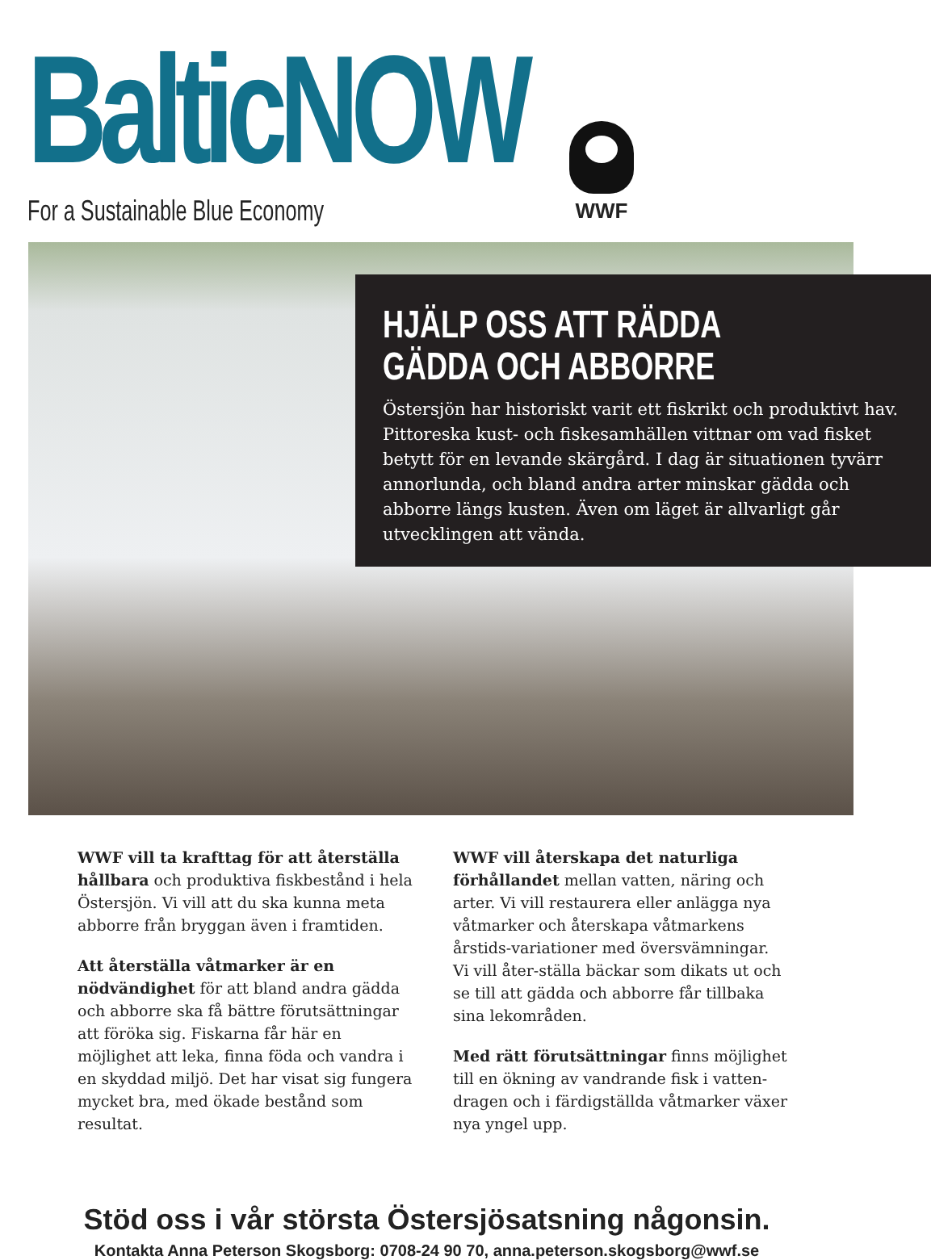BalticNOW For a Sustainable Blue Economy
WWF
HJÄLP OSS ATT RÄDDA
GÄDDA OCH ABBORRE
Östersjön har historiskt varit ett fiskrikt och produktivt hav. Pittoreska kust- och fiskesamhällen vittnar om vad fisket betytt för en levande skärgård. I dag är situationen tyvärr annorlunda, och bland andra arter minskar gädda och abborre längs kusten. Även om läget är allvarligt går utvecklingen att vända.
WWF vill ta krafttag för att återställa hållbara och produktiva fiskbestånd i hela Östersjön. Vi vill att du ska kunna meta abborre från bryggan även i framtiden.
Att återställa våtmarker är en nödvändighet för att bland andra gädda och abborre ska få bättre förutsättningar att föröka sig. Fiskarna får här en möjlighet att leka, finna föda och vandra i en skyddad miljö. Det har visat sig fungera mycket bra, med ökade bestånd som resultat.
WWF vill återskapa det naturliga förhållandet mellan vatten, näring och arter. Vi vill restaurera eller anlägga nya våtmarker och återskapa våtmarkens årstids-variationer med översvämningar. Vi vill åter-ställa bäckar som dikats ut och se till att gädda och abborre får tillbaka sina lekområden.
Med rätt förutsättningar finns möjlighet till en ökning av vandrande fisk i vatten-dragen och i färdigställda våtmarker växer nya yngel upp.
Stöd oss i vår största Östersjösatsning någonsin.
Kontakta Anna Peterson Skogsborg: 0708-24 90 70, anna.peterson.skogsborg@wwf.se